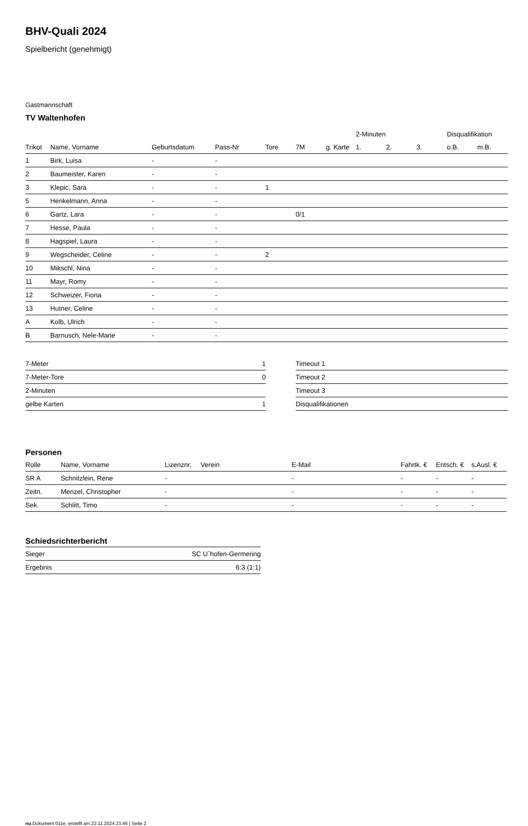BHV-Quali 2024
Spielbericht (genehmigt)
Gastmannschaft
TV Waltenhofen
| | | | | | | | 2-Minuten | | | Disqualifikation | |
| --- | --- | --- | --- | --- | --- | --- | --- | --- | --- | --- | --- |
| Trikot | Name, Vorname | Geburtsdatum | Pass-Nr | Tore | 7M | g. Karte | 1. | 2. | 3. | o.B. | m.B. |
| 1 | Birk, Luisa | - | - | | | | | | | | |
| 2 | Baumeister, Karen | - | - | | | | | | | | |
| 3 | Klepic, Sara | - | - | 1 | | | | | | | |
| 5 | Henkelmann, Anna | - | - | | | | | | | | |
| 6 | Gartz, Lara | - | - | | 0/1 | | | | | | |
| 7 | Hesse, Paula | - | - | | | | | | | | |
| 8 | Hagspiel, Laura | - | - | | | | | | | | |
| 9 | Wegscheider, Celine | - | - | 2 | | | | | | | |
| 10 | Mikschl, Nina | - | - | | | | | | | | |
| 11 | Mayr, Romy | - | - | | | | | | | | |
| 12 | Schweizer, Fiona | - | - | | | | | | | | |
| 13 | Hutner, Celine | - | - | | | | | | | | |
| A | Kolb, Ulrich | - | - | | | | | | | | |
| B | Barnusch, Nele-Marie | - | - | | | | | | | | |
| 7-Meter | 1 |
| 7-Meter-Tore | 0 |
| 2-Minuten | |
| gelbe Karten | 1 |
| Timeout 1 |
| Timeout 2 |
| Timeout 3 |
| Disqualifikationen |
Personen
| Rolle | Name, Vorname | Lizenznr. | Verein | E-Mail | Fahrtk. € | Entsch. € | s.Ausl. € |
| --- | --- | --- | --- | --- | --- | --- | --- |
| SR A | Schnitzlein, Rene | - | | - | - | - | - |
| Zeitn. | Menzel, Christopher | - | | - | - | - | - |
| Sek. | Schlitt, Timo | - | | - | - | - | - |
Schiedsrichterbericht
| Sieger | SC U´hofen-Germering |
| Ergebnis | 6:3 (1:1) |
nu.Dokument 011e, erstellt am 22.11.2024 23:46 | Seite 2